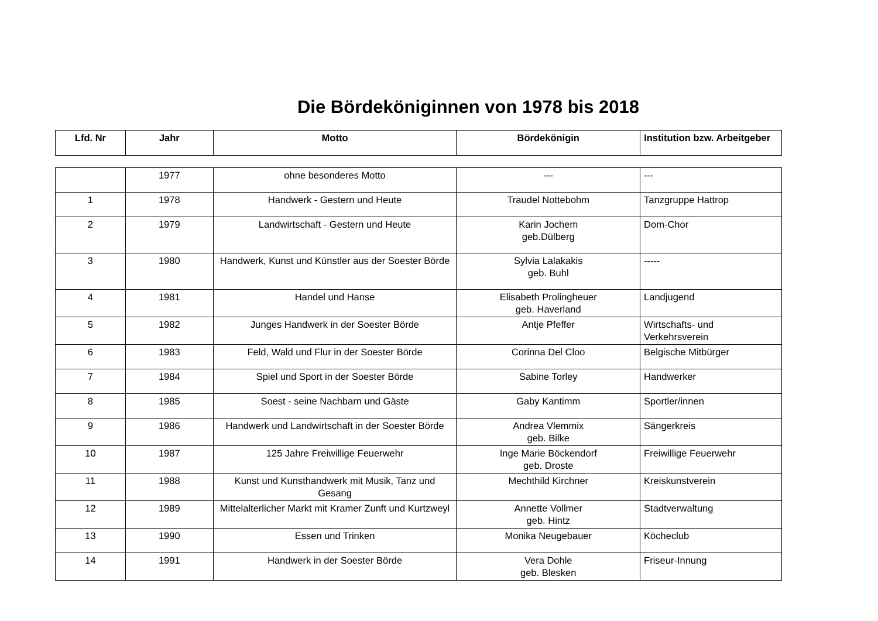Die Bördeköniginnen von 1978 bis 2018
| Lfd. Nr | Jahr | Motto | Bördekönigin | Institution bzw. Arbeitgeber |
| --- | --- | --- | --- | --- |
| | 1977 | ohne besonderes Motto | --- | --- |
| 1 | 1978 | Handwerk - Gestern und Heute | Traudel Nottebohm | Tanzgruppe Hattrop |
| 2 | 1979 | Landwirtschaft - Gestern und Heute | Karin Jochem geb.Dülberg | Dom-Chor |
| 3 | 1980 | Handwerk, Kunst und Künstler aus der Soester Börde | Sylvia Lalakakis geb. Buhl | ----- |
| 4 | 1981 | Handel und Hanse | Elisabeth Prolingheuer geb. Haverland | Landjugend |
| 5 | 1982 | Junges Handwerk in der Soester Börde | Antje Pfeffer | Wirtschafts- und Verkehrsverein |
| 6 | 1983 | Feld, Wald und Flur in der Soester Börde | Corinna Del Cloo | Belgische Mitbürger |
| 7 | 1984 | Spiel und Sport in der Soester Börde | Sabine Torley | Handwerker |
| 8 | 1985 | Soest - seine Nachbarn und Gäste | Gaby Kantimm | Sportler/innen |
| 9 | 1986 | Handwerk und Landwirtschaft in der Soester Börde | Andrea Vlemmix geb. Bilke | Sängerkreis |
| 10 | 1987 | 125 Jahre Freiwillige Feuerwehr | Inge Marie Böckendorf geb. Droste | Freiwillige Feuerwehr |
| 11 | 1988 | Kunst und Kunsthandwerk mit Musik, Tanz und Gesang | Mechthild Kirchner | Kreiskunstverein |
| 12 | 1989 | Mittelalterlicher Markt mit Kramer Zunft und Kurtzweyl | Annette Vollmer geb. Hintz | Stadtverwaltung |
| 13 | 1990 | Essen und Trinken | Monika Neugebauer | Köcheclub |
| 14 | 1991 | Handwerk in der Soester Börde | Vera Dohle geb. Blesken | Friseur-Innung |